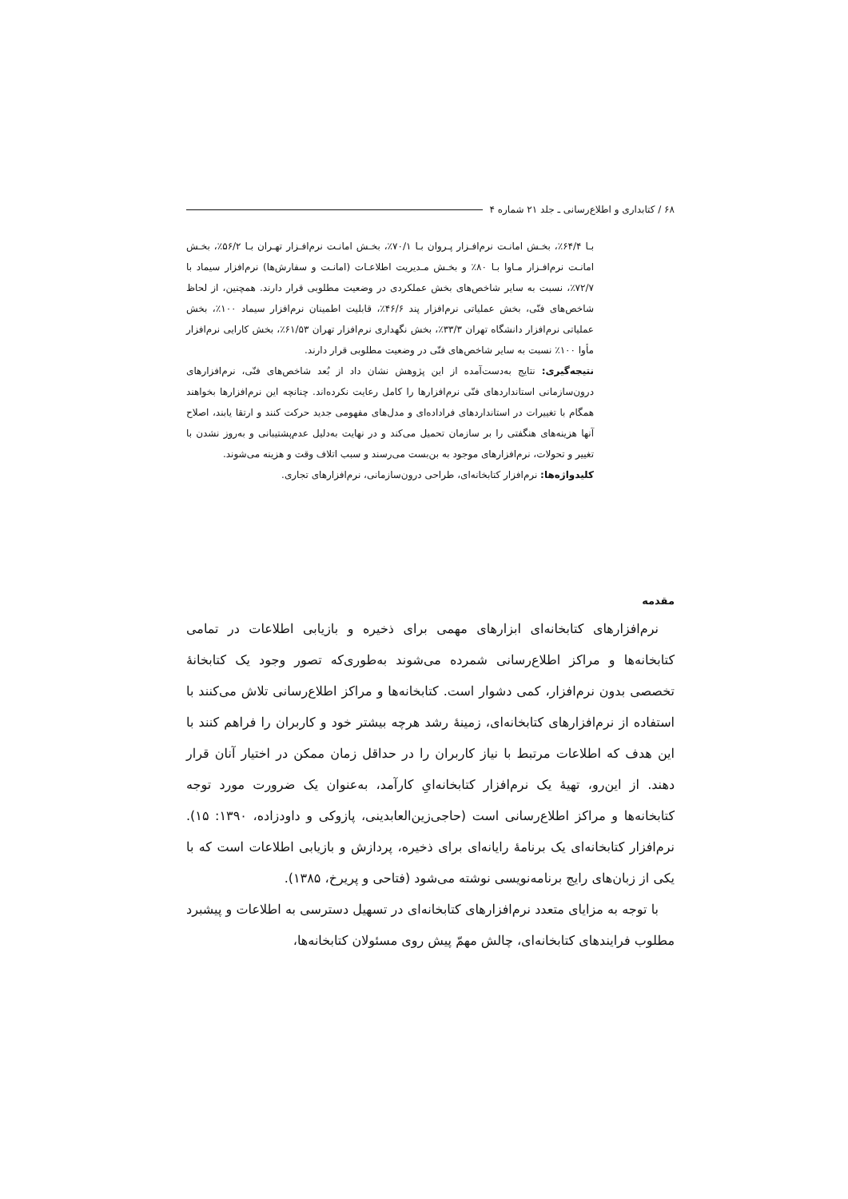۶۸ / کتابداری و اطلاع‌رسانی ـ جلد ۲۱ شماره ۴
بـا ۶۴/۴٪، بخـش امانـت نرم‌افـزار پـروان بـا ۷۰/۱٪، بخـش امانـت نرم‌افـزار تهـران بـا ۵۶/۲٪، بخـش امانـت نرم‌افـزار مـاوا بـا ۸۰٪ و بخـش مـدیریت اطلاعـات (امانـت و سفارش‌ها) نرم‌افزار سیماد با ۷۲/۷٪، نسبت به سایر شاخص‌های بخش عملکردی در وضعیت مطلوبی قرار دارند. همچنین، از لحاظ شاخص‌های فنّی، بخش عملیاتی نرم‌افزار پند ۴۶/۶٪، قابلیت اطمینان نرم‌افزار سیماد ۱۰۰٪، بخش عملیاتی نرم‌افزار دانشگاه تهران ۳۳/۳٪، بخش نگهداری نرم‌افزار تهران ۶۱/۵۳٪، بخش کارایی نرم‌افزار مأوا ۱۰۰٪ نسبت به سایر شاخص‌های فنّی در وضعیت مطلوبی قرار دارند.
نتیجه‌گیری: نتایج به‌دست‌آمده از این پژوهش نشان داد از بُعد شاخص‌های فنّی، نرم‌افزارهای درون‌سازمانی استانداردهای فنّی نرم‌افزارها را کامل رعایت نکرده‌اند. چنانچه این نرم‌افزارها بخواهند همگام با تغییرات در استانداردهای فراداده‌ای و مدل‌های مفهومی جدید حرکت کنند و ارتقا یابند، اصلاح آنها هزینه‌های هنگفتی را بر سازمان تحمیل می‌کند و در نهایت به‌دلیل عدم‌پشتیبانی و به‌روز نشدن با تغییر و تحولات، نرم‌افزارهای موجود به بن‌بست می‌رسند و سبب اتلاف وقت و هزینه می‌شوند.
کلیدواژه‌ها: نرم‌افزار کتابخانه‌ای، طراحی درون‌سازمانی، نرم‌افزارهای تجاری.
مقدمه
نرم‌افزارهای کتابخانه‌ای ابزارهای مهمی برای ذخیره و بازیابی اطلاعات در تمامی کتابخانه‌ها و مراکز اطلاع‌رسانی شمرده می‌شوند به‌طوری‌که تصور وجود یک کتابخانهٔ تخصصی بدون نرم‌افزار، کمی دشوار است. کتابخانه‌ها و مراکز اطلاع‌رسانی تلاش می‌کنند با استفاده از نرم‌افزارهای کتابخانه‌ای، زمینهٔ رشد هرچه بیشتر خود و کاربران را فراهم کنند با این هدف که اطلاعات مرتبط با نیاز کاربران را در حداقل زمان ممکن در اختیار آنان قرار دهند. از این‌رو، تهیهٔ یک نرم‌افزار کتابخانه‌ایِ کارآمد، به‌عنوان یک ضرورت مورد توجه کتابخانه‌ها و مراکز اطلاع‌رسانی است (حاجی‌زین‌العابدینی، پازوکی و داودزاده، ۱۳۹۰: ۱۵). نرم‌افزار کتابخانه‌ای یک برنامهٔ رایانه‌ای برای ذخیره، پردازش و بازیابی اطلاعات است که با یکی از زبان‌های رایج برنامه‌نویسی نوشته می‌شود (فتاحی و پریرخ، ۱۳۸۵).
با توجه به مزایای متعدد نرم‌افزارهای کتابخانه‌ای در تسهیل دسترسی به اطلاعات و پیشبرد مطلوب فرایندهای کتابخانه‌ای، چالش مهمّ پیش روی مسئولان کتابخانه‌ها،